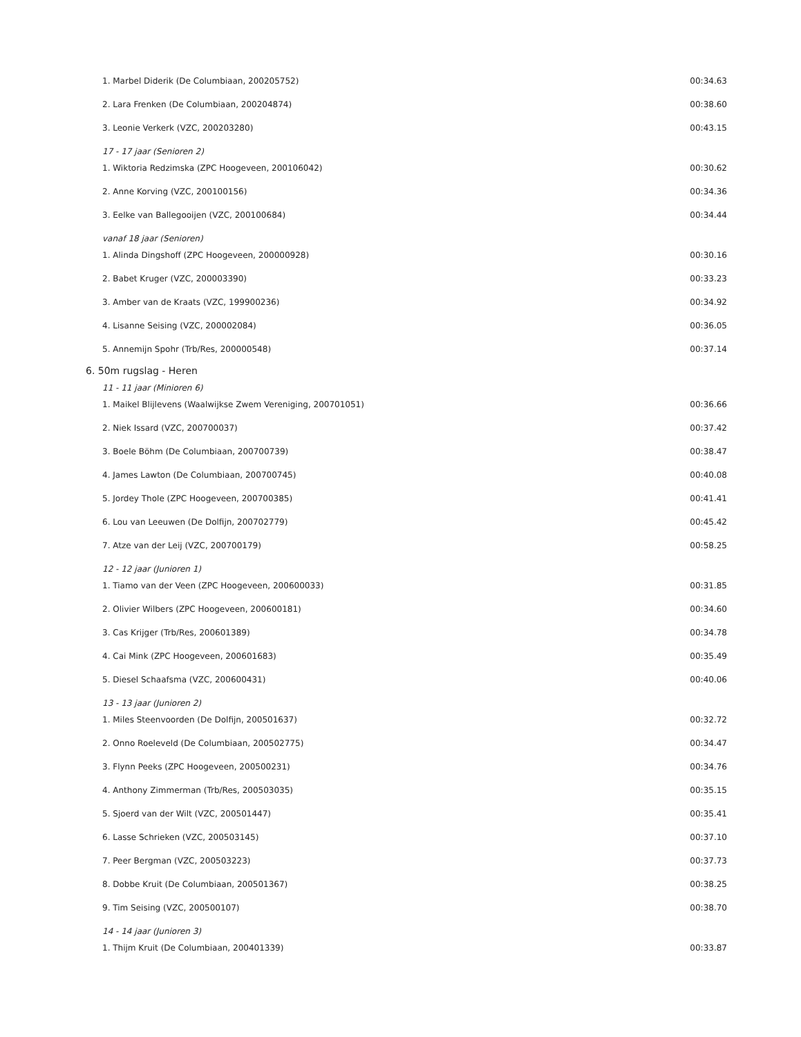| 1. Marbel Diderik (De Columbiaan, 200205752) | 00:34.63 |
| 2. Lara Frenken (De Columbiaan, 200204874) | 00:38.60 |
| 3. Leonie Verkerk (VZC, 200203280) | 00:43.15 |
| 17 - 17 jaar (Senioren 2) | |
| 1. Wiktoria Redzimska (ZPC Hoogeveen, 200106042) | 00:30.62 |
| 2. Anne Korving (VZC, 200100156) | 00:34.36 |
| 3. Eelke van Ballegooijen (VZC, 200100684) | 00:34.44 |
| vanaf 18 jaar (Senioren) | |
| 1. Alinda Dingshoff (ZPC Hoogeveen, 200000928) | 00:30.16 |
| 2. Babet Kruger (VZC, 200003390) | 00:33.23 |
| 3. Amber van de Kraats (VZC, 199900236) | 00:34.92 |
| 4. Lisanne Seising (VZC, 200002084) | 00:36.05 |
| 5. Annemijn Spohr (Trb/Res, 200000548) | 00:37.14 |
| 6. 50m rugslag - Heren | |
| 11 - 11 jaar (Minioren 6) | |
| 1. Maikel Blijlevens (Waalwijkse Zwem Vereniging, 200701051) | 00:36.66 |
| 2. Niek Issard (VZC, 200700037) | 00:37.42 |
| 3. Boele Böhm (De Columbiaan, 200700739) | 00:38.47 |
| 4. James Lawton (De Columbiaan, 200700745) | 00:40.08 |
| 5. Jordey Thole (ZPC Hoogeveen, 200700385) | 00:41.41 |
| 6. Lou van Leeuwen (De Dolfijn, 200702779) | 00:45.42 |
| 7. Atze van der Leij (VZC, 200700179) | 00:58.25 |
| 12 - 12 jaar (Junioren 1) | |
| 1. Tiamo van der Veen (ZPC Hoogeveen, 200600033) | 00:31.85 |
| 2. Olivier Wilbers (ZPC Hoogeveen, 200600181) | 00:34.60 |
| 3. Cas Krijger (Trb/Res, 200601389) | 00:34.78 |
| 4. Cai Mink (ZPC Hoogeveen, 200601683) | 00:35.49 |
| 5. Diesel Schaafsma (VZC, 200600431) | 00:40.06 |
| 13 - 13 jaar (Junioren 2) | |
| 1. Miles Steenvoorden (De Dolfijn, 200501637) | 00:32.72 |
| 2. Onno Roeleveld (De Columbiaan, 200502775) | 00:34.47 |
| 3. Flynn Peeks (ZPC Hoogeveen, 200500231) | 00:34.76 |
| 4. Anthony Zimmerman (Trb/Res, 200503035) | 00:35.15 |
| 5. Sjoerd van der Wilt (VZC, 200501447) | 00:35.41 |
| 6. Lasse Schrieken (VZC, 200503145) | 00:37.10 |
| 7. Peer Bergman (VZC, 200503223) | 00:37.73 |
| 8. Dobbe Kruit (De Columbiaan, 200501367) | 00:38.25 |
| 9. Tim Seising (VZC, 200500107) | 00:38.70 |
| 14 - 14 jaar (Junioren 3) | |
| 1. Thijm Kruit (De Columbiaan, 200401339) | 00:33.87 |